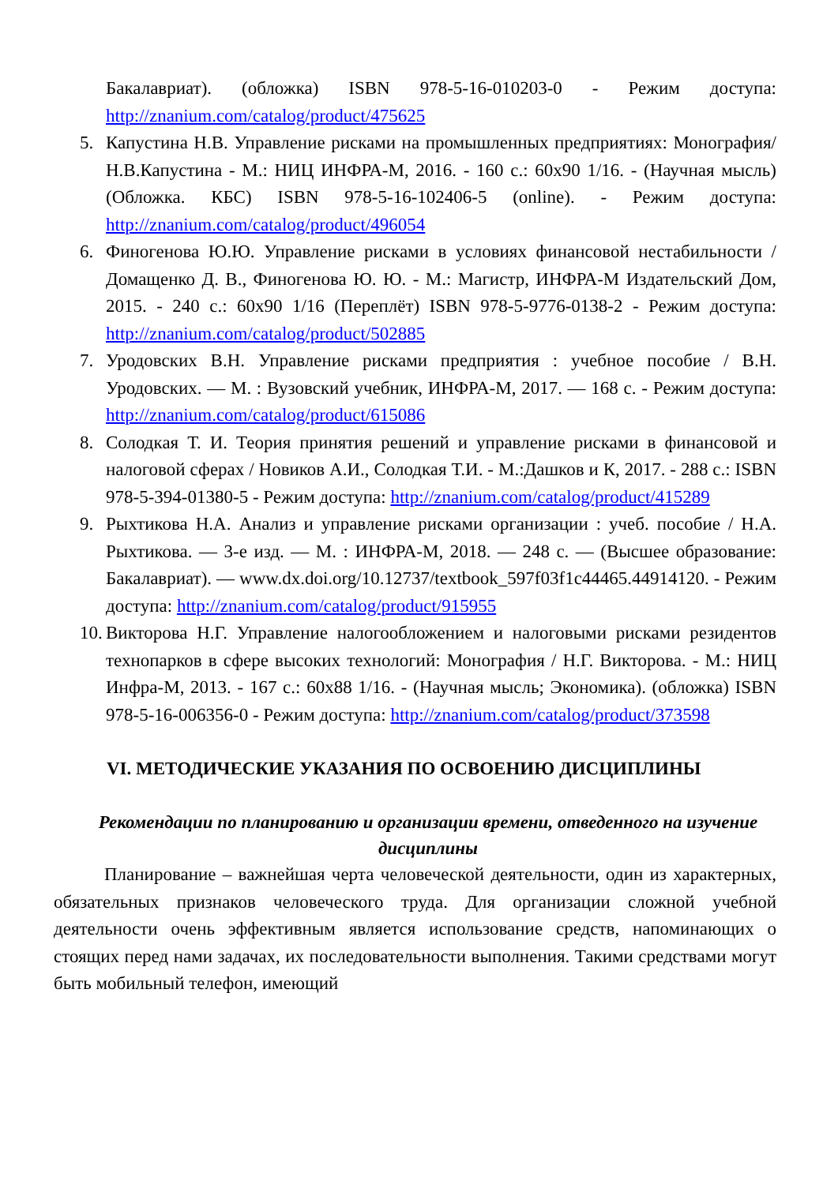Бакалавриат). (обложка) ISBN 978-5-16-010203-0 - Режим доступа: http://znanium.com/catalog/product/475625
5. Капустина Н.В. Управление рисками на промышленных предприятиях: Монография/Н.В.Капустина - М.: НИЦ ИНФРА-М, 2016. - 160 с.: 60x90 1/16. - (Научная мысль) (Обложка. КБС) ISBN 978-5-16-102406-5 (online). - Режим доступа: http://znanium.com/catalog/product/496054
6. Финогенова Ю.Ю. Управление рисками в условиях финансовой нестабильности / Домащенко Д. В., Финогенова Ю. Ю. - М.: Магистр, ИНФРА-М Издательский Дом, 2015. - 240 с.: 60x90 1/16 (Переплёт) ISBN 978-5-9776-0138-2 - Режим доступа: http://znanium.com/catalog/product/502885
7. Уродовских В.Н. Управление рисками предприятия : учебное пособие / В.Н. Уродовских. — М. : Вузовский учебник, ИНФРА-М, 2017. — 168 с. - Режим доступа: http://znanium.com/catalog/product/615086
8. Солодкая Т. И. Теория принятия решений и управление рисками в финансовой и налоговой сферах / Новиков А.И., Солодкая Т.И. - М.:Дашков и К, 2017. - 288 с.: ISBN 978-5-394-01380-5 - Режим доступа: http://znanium.com/catalog/product/415289
9. Рыхтикова Н.А. Анализ и управление рисками организации : учеб. пособие / Н.А. Рыхтикова. — 3-е изд. — М. : ИНФРА-М, 2018. — 248 с. — (Высшее образование: Бакалавриат). — www.dx.doi.org/10.12737/textbook_597f03f1c44465.44914120. - Режим доступа: http://znanium.com/catalog/product/915955
10. Викторова Н.Г. Управление налогообложением и налоговыми рисками резидентов технопарков в сфере высоких технологий: Монография / Н.Г. Викторова. - М.: НИЦ Инфра-М, 2013. - 167 с.: 60x88 1/16. - (Научная мысль; Экономика). (обложка) ISBN 978-5-16-006356-0 - Режим доступа: http://znanium.com/catalog/product/373598
VI. МЕТОДИЧЕСКИЕ УКАЗАНИЯ ПО ОСВОЕНИЮ ДИСЦИПЛИНЫ
Рекомендации по планированию и организации времени, отведенного на изучение дисциплины
Планирование – важнейшая черта человеческой деятельности, один из характерных, обязательных признаков человеческого труда. Для организации сложной учебной деятельности очень эффективным является использование средств, напоминающих о стоящих перед нами задачах, их последовательности выполнения. Такими средствами могут быть мобильный телефон, имеющий